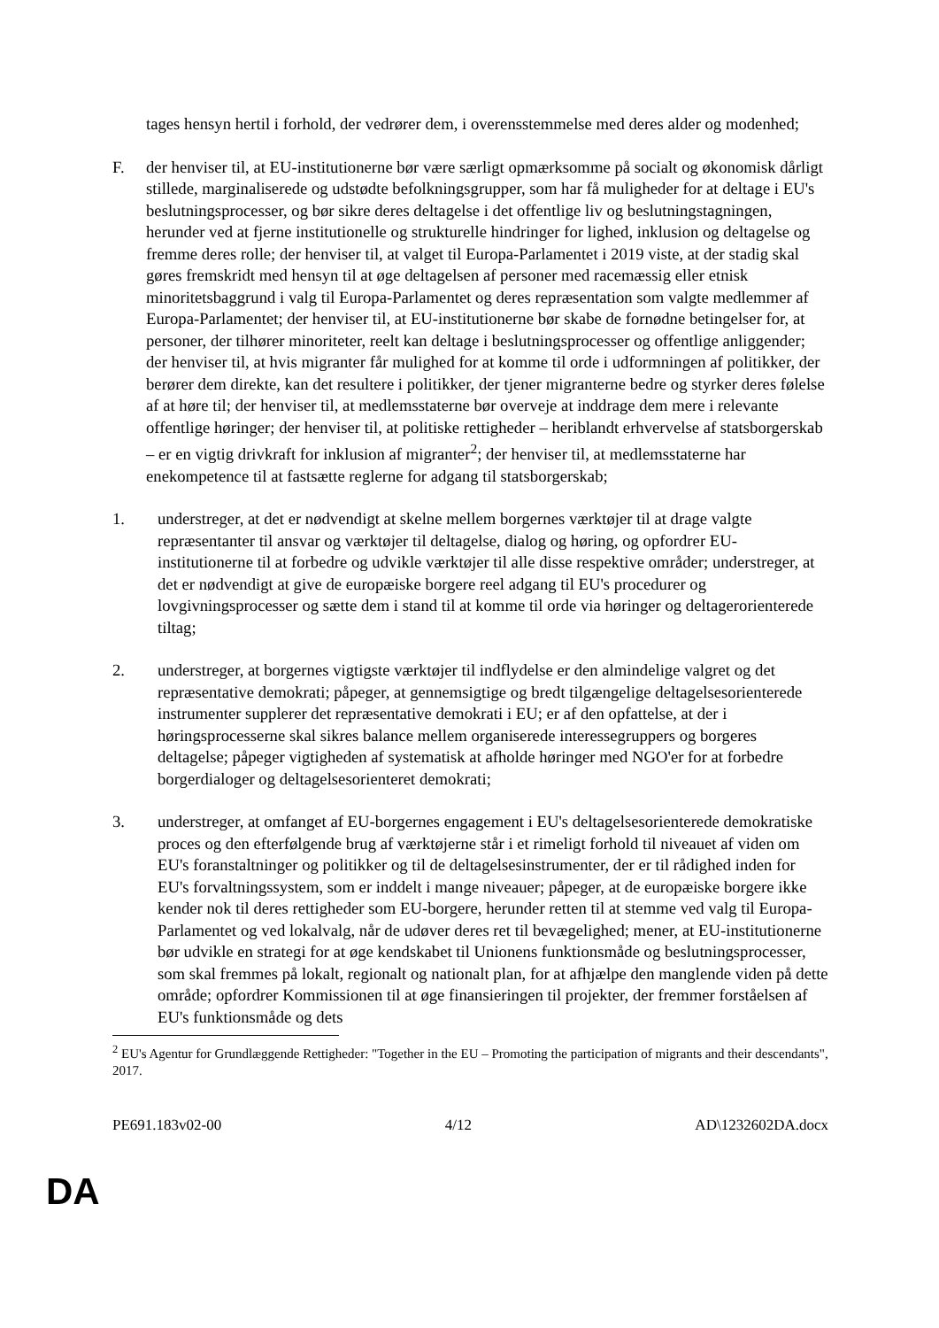tages hensyn hertil i forhold, der vedrører dem, i overensstemmelse med deres alder og modenhed;
F. der henviser til, at EU-institutionerne bør være særligt opmærksomme på socialt og økonomisk dårligt stillede, marginaliserede og udstødte befolkningsgrupper, som har få muligheder for at deltage i EU's beslutningsprocesser, og bør sikre deres deltagelse i det offentlige liv og beslutningstagningen, herunder ved at fjerne institutionelle og strukturelle hindringer for lighed, inklusion og deltagelse og fremme deres rolle; der henviser til, at valget til Europa-Parlamentet i 2019 viste, at der stadig skal gøres fremskridt med hensyn til at øge deltagelsen af personer med racemæssig eller etnisk minoritetsbaggrund i valg til Europa-Parlamentet og deres repræsentation som valgte medlemmer af Europa-Parlamentet; der henviser til, at EU-institutionerne bør skabe de fornødne betingelser for, at personer, der tilhører minoriteter, reelt kan deltage i beslutningsprocesser og offentlige anliggender; der henviser til, at hvis migranter får mulighed for at komme til orde i udformningen af politikker, der berører dem direkte, kan det resultere i politikker, der tjener migranterne bedre og styrker deres følelse af at høre til; der henviser til, at medlemsstaterne bør overveje at inddrage dem mere i relevante offentlige høringer; der henviser til, at politiske rettigheder – heriblandt erhvervelse af statsborgerskab – er en vigtig drivkraft for inklusion af migranter<sup>2</sup>; der henviser til, at medlemsstaterne har enekompetence til at fastsætte reglerne for adgang til statsborgerskab;
1. understreger, at det er nødvendigt at skelne mellem borgernes værktøjer til at drage valgte repræsentanter til ansvar og værktøjer til deltagelse, dialog og høring, og opfordrer EU-institutionerne til at forbedre og udvikle værktøjer til alle disse respektive områder; understreger, at det er nødvendigt at give de europæiske borgere reel adgang til EU's procedurer og lovgivningsprocesser og sætte dem i stand til at komme til orde via høringer og deltagerorienterede tiltag;
2. understreger, at borgernes vigtigste værktøjer til indflydelse er den almindelige valgret og det repræsentative demokrati; påpeger, at gennemsigtige og bredt tilgængelige deltagelsesorienterede instrumenter supplerer det repræsentative demokrati i EU; er af den opfattelse, at der i høringsprocesserne skal sikres balance mellem organiserede interessegruppers og borgeres deltagelse; påpeger vigtigheden af systematisk at afholde høringer med NGO'er for at forbedre borgerdialoger og deltagelsesorienteret demokrati;
3. understreger, at omfanget af EU-borgernes engagement i EU's deltagelsesorienterede demokratiske proces og den efterfølgende brug af værktøjerne står i et rimeligt forhold til niveauet af viden om EU's foranstaltninger og politikker og til de deltagelsesinstrumenter, der er til rådighed inden for EU's forvaltningssystem, som er inddelt i mange niveauer; påpeger, at de europæiske borgere ikke kender nok til deres rettigheder som EU-borgere, herunder retten til at stemme ved valg til Europa-Parlamentet og ved lokalvalg, når de udøver deres ret til bevægelighed; mener, at EU-institutionerne bør udvikle en strategi for at øge kendskabet til Unionens funktionsmåde og beslutningsprocesser, som skal fremmes på lokalt, regionalt og nationalt plan, for at afhjælpe den manglende viden på dette område; opfordrer Kommissionen til at øge finansieringen til projekter, der fremmer forståelsen af EU's funktionsmåde og dets
<sup>2</sup> EU's Agentur for Grundlæggende Rettigheder: "Together in the EU – Promoting the participation of migrants and their descendants", 2017.
PE691.183v02-00 4/12 AD\1232602DA.docx
DA